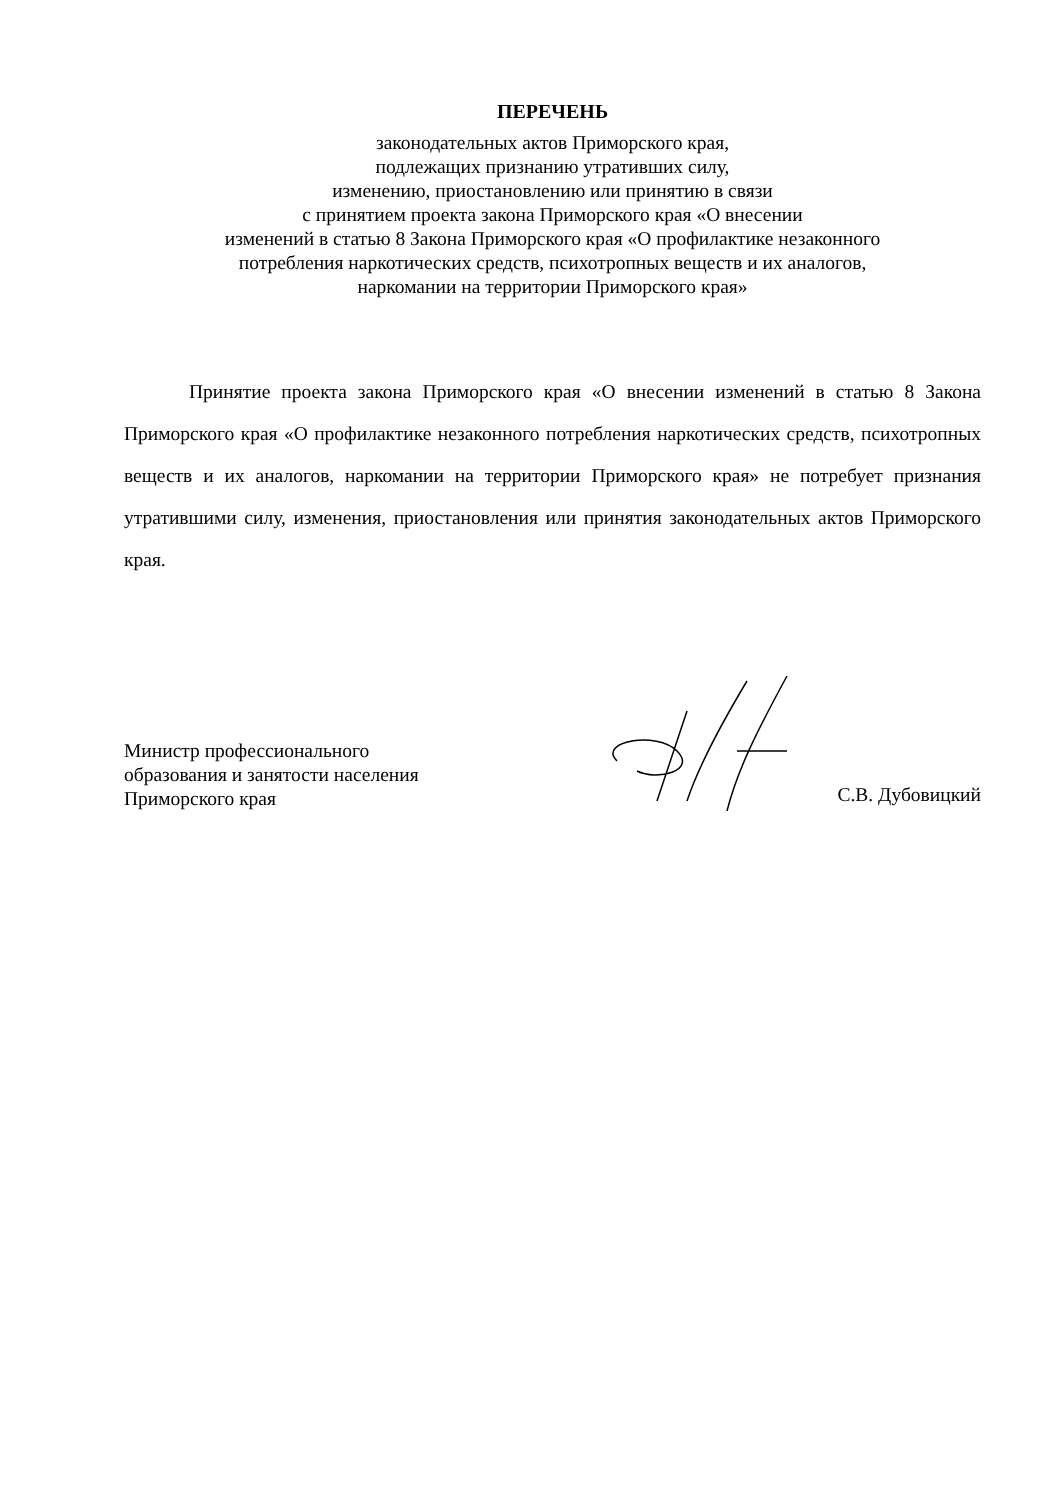ПЕРЕЧЕНЬ
законодательных актов Приморского края,
подлежащих признанию утративших силу,
изменению, приостановлению или принятию в связи
с принятием проекта закона Приморского края «О внесении
изменений в статью 8 Закона Приморского края «О профилактике незаконного
потребления наркотических средств, психотропных веществ и их аналогов,
наркомании на территории Приморского края»
Принятие проекта закона Приморского края «О внесении изменений в статью 8 Закона Приморского края «О профилактике незаконного потребления наркотических средств, психотропных веществ и их аналогов, наркомании на территории Приморского края» не потребует признания утратившими силу, изменения, приостановления или принятия законодательных актов Приморского края.
Министр профессионального
образования и занятости населения
Приморского края
С.В. Дубовицкий